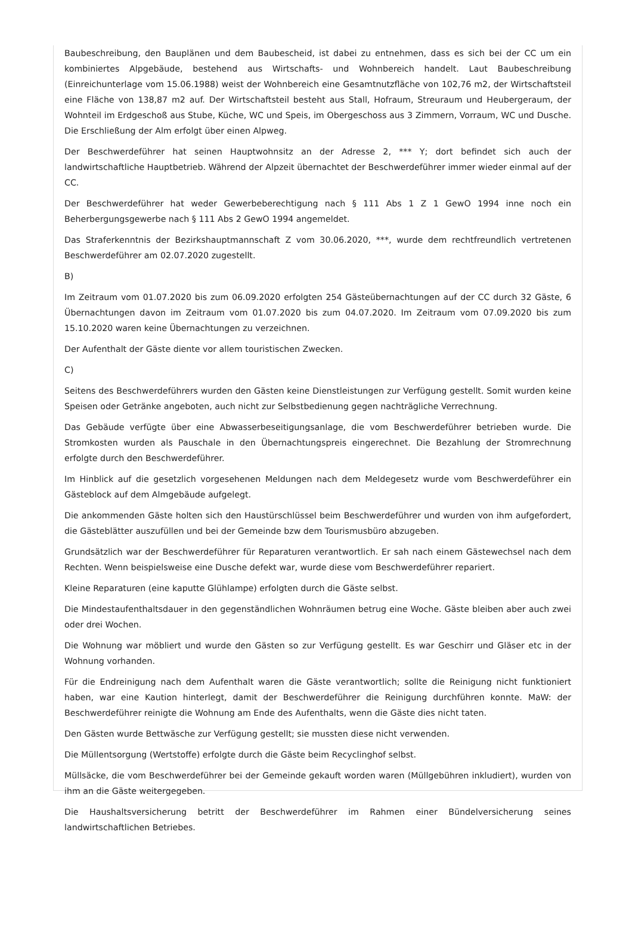Baubeschreibung, den Bauplänen und dem Baubescheid, ist dabei zu entnehmen, dass es sich bei der CC um ein kombiniertes Alpgebäude, bestehend aus Wirtschafts- und Wohnbereich handelt. Laut Baubeschreibung (Einreichunterlage vom 15.06.1988) weist der Wohnbereich eine Gesamtnutzfläche von 102,76 m2, der Wirtschaftsteil eine Fläche von 138,87 m2 auf. Der Wirtschaftsteil besteht aus Stall, Hofraum, Streuraum und Heubergeraum, der Wohnteil im Erdgeschoß aus Stube, Küche, WC und Speis, im Obergeschoss aus 3 Zimmern, Vorraum, WC und Dusche. Die Erschließung der Alm erfolgt über einen Alpweg.
Der Beschwerdeführer hat seinen Hauptwohnsitz an der Adresse 2, *** Y; dort befindet sich auch der landwirtschaftliche Hauptbetrieb. Während der Alpzeit übernachtet der Beschwerdeführer immer wieder einmal auf der CC.
Der Beschwerdeführer hat weder Gewerbeberechtigung nach § 111 Abs 1 Z 1 GewO 1994 inne noch ein Beherbergungsgewerbe nach § 111 Abs 2 GewO 1994 angemeldet.
Das Straferkenntnis der Bezirkshauptmannschaft Z vom 30.06.2020, ***, wurde dem rechtfreundlich vertretenen Beschwerdeführer am 02.07.2020 zugestellt.
B)
Im Zeitraum vom 01.07.2020 bis zum 06.09.2020 erfolgten 254 Gästeübernachtungen auf der CC durch 32 Gäste, 6 Übernachtungen davon im Zeitraum vom 01.07.2020 bis zum 04.07.2020. Im Zeitraum vom 07.09.2020 bis zum 15.10.2020 waren keine Übernachtungen zu verzeichnen.
Der Aufenthalt der Gäste diente vor allem touristischen Zwecken.
C)
Seitens des Beschwerdeführers wurden den Gästen keine Dienstleistungen zur Verfügung gestellt. Somit wurden keine Speisen oder Getränke angeboten, auch nicht zur Selbstbedienung gegen nachträgliche Verrechnung.
Das Gebäude verfügte über eine Abwasserbeseitigungsanlage, die vom Beschwerdeführer betrieben wurde. Die Stromkosten wurden als Pauschale in den Übernachtungspreis eingerechnet. Die Bezahlung der Stromrechnung erfolgte durch den Beschwerdeführer.
Im Hinblick auf die gesetzlich vorgesehenen Meldungen nach dem Meldegesetz wurde vom Beschwerdeführer ein Gästeblock auf dem Almgebäude aufgelegt.
Die ankommenden Gäste holten sich den Haustürschlüssel beim Beschwerdeführer und wurden von ihm aufgefordert, die Gästeblätter auszufüllen und bei der Gemeinde bzw dem Tourismusbüro abzugeben.
Grundsätzlich war der Beschwerdeführer für Reparaturen verantwortlich. Er sah nach einem Gästewechsel nach dem Rechten. Wenn beispielsweise eine Dusche defekt war, wurde diese vom Beschwerdeführer repariert.
Kleine Reparaturen (eine kaputte Glühlampe) erfolgten durch die Gäste selbst.
Die Mindestaufenthaltsdauer in den gegenständlichen Wohnräumen betrug eine Woche. Gäste bleiben aber auch zwei oder drei Wochen.
Die Wohnung war möbliert und wurde den Gästen so zur Verfügung gestellt. Es war Geschirr und Gläser etc in der Wohnung vorhanden.
Für die Endreinigung nach dem Aufenthalt waren die Gäste verantwortlich; sollte die Reinigung nicht funktioniert haben, war eine Kaution hinterlegt, damit der Beschwerdeführer die Reinigung durchführen konnte. MaW: der Beschwerdeführer reinigte die Wohnung am Ende des Aufenthalts, wenn die Gäste dies nicht taten.
Den Gästen wurde Bettwäsche zur Verfügung gestellt; sie mussten diese nicht verwenden.
Die Müllentsorgung (Wertstoffe) erfolgte durch die Gäste beim Recyclinghof selbst.
Müllsäcke, die vom Beschwerdeführer bei der Gemeinde gekauft worden waren (Müllgebühren inkludiert), wurden von ihm an die Gäste weitergegeben.
Die Haushaltsversicherung betritt der Beschwerdeführer im Rahmen einer Bündelversicherung seines landwirtschaftlichen Betriebes.